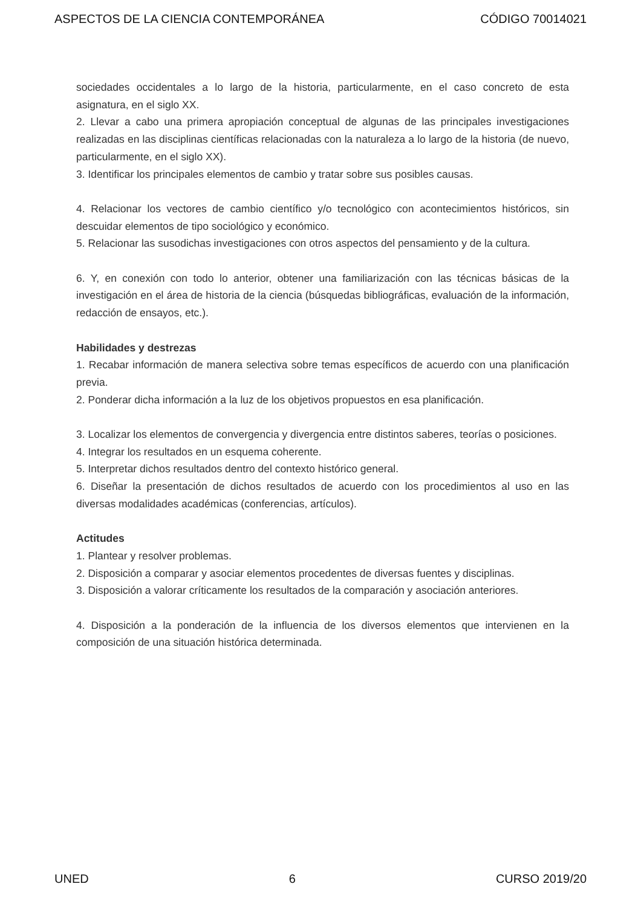ASPECTOS DE LA CIENCIA CONTEMPORÁNEA CÓDIGO 70014021
sociedades occidentales a lo largo de la historia, particularmente, en el caso concreto de esta asignatura, en el siglo XX.
2. Llevar a cabo una primera apropiación conceptual de algunas de las principales investigaciones realizadas en las disciplinas científicas relacionadas con la naturaleza a lo largo de la historia (de nuevo, particularmente, en el siglo XX).
3. Identificar los principales elementos de cambio y tratar sobre sus posibles causas.
4. Relacionar los vectores de cambio científico y/o tecnológico con acontecimientos históricos, sin descuidar elementos de tipo sociológico y económico.
5. Relacionar las susodichas investigaciones con otros aspectos del pensamiento y de la cultura.
6. Y, en conexión con todo lo anterior, obtener una familiarización con las técnicas básicas de la investigación en el área de historia de la ciencia (búsquedas bibliográficas, evaluación de la información, redacción de ensayos, etc.).
Habilidades y destrezas
1. Recabar información de manera selectiva sobre temas específicos de acuerdo con una planificación previa.
2. Ponderar dicha información a la luz de los objetivos propuestos en esa planificación.
3. Localizar los elementos de convergencia y divergencia entre distintos saberes, teorías o posiciones.
4. Integrar los resultados en un esquema coherente.
5. Interpretar dichos resultados dentro del contexto histórico general.
6. Diseñar la presentación de dichos resultados de acuerdo con los procedimientos al uso en las diversas modalidades académicas (conferencias, artículos).
Actitudes
1. Plantear y resolver problemas.
2. Disposición a comparar y asociar elementos procedentes de diversas fuentes y disciplinas.
3. Disposición a valorar críticamente los resultados de la comparación y asociación anteriores.
4. Disposición a la ponderación de la influencia de los diversos elementos que intervienen en la composición de una situación histórica determinada.
UNED 6 CURSO 2019/20